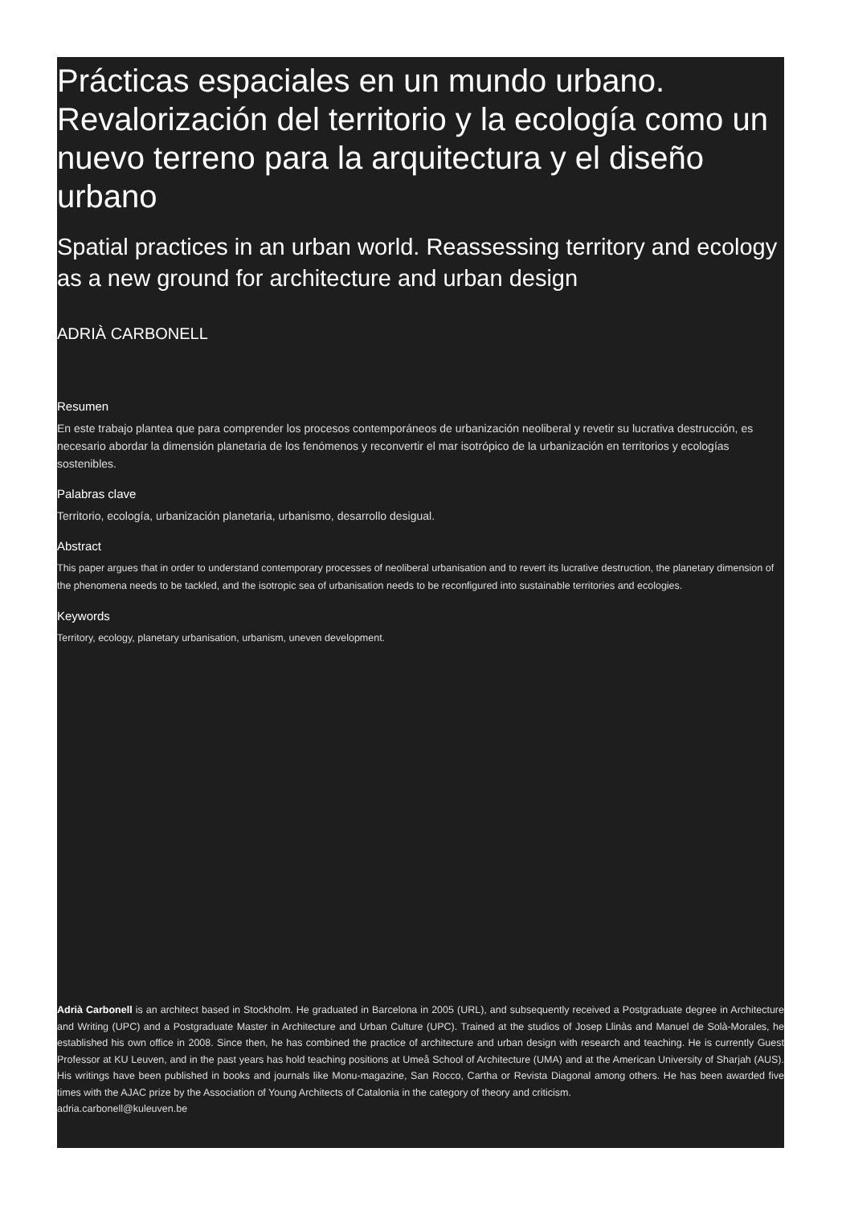Prácticas espaciales en un mundo urbano. Revalorización del territorio y la ecología como un nuevo terreno para la arquitectura y el diseño urbano
Spatial practices in an urban world. Reassessing territory and ecology as a new ground for architecture and urban design
ADRIÀ CARBONELL
Resumen
En este trabajo plantea que para comprender los procesos contemporáneos de urbanización neoliberal y revetir su lucrativa destrucción, es necesario abordar la dimensión planetaria de los fenómenos y reconvertir el mar isotrópico de la urbanización en territorios y ecologías sostenibles.
Palabras clave
Territorio, ecología, urbanización planetaria, urbanismo, desarrollo desigual.
Abstract
This paper argues that in order to understand contemporary processes of neoliberal urbanisation and to revert its lucrative destruction, the planetary dimension of the phenomena needs to be tackled, and the isotropic sea of urbanisation needs to be reconfigured into sustainable territories and ecologies.
Keywords
Territory, ecology, planetary urbanisation, urbanism, uneven development.
Adrià Carbonell is an architect based in Stockholm. He graduated in Barcelona in 2005 (URL), and subsequently received a Postgraduate degree in Architecture and Writing (UPC) and a Postgraduate Master in Architecture and Urban Culture (UPC). Trained at the studios of Josep Llinàs and Manuel de Solà-Morales, he established his own office in 2008. Since then, he has combined the practice of architecture and urban design with research and teaching. He is currently Guest Professor at KU Leuven, and in the past years has hold teaching positions at Umeå School of Architecture (UMA) and at the American University of Sharjah (AUS). His writings have been published in books and journals like Monu-magazine, San Rocco, Cartha or Revista Diagonal among others. He has been awarded five times with the AJAC prize by the Association of Young Architects of Catalonia in the category of theory and criticism.
adria.carbonell@kuleuven.be